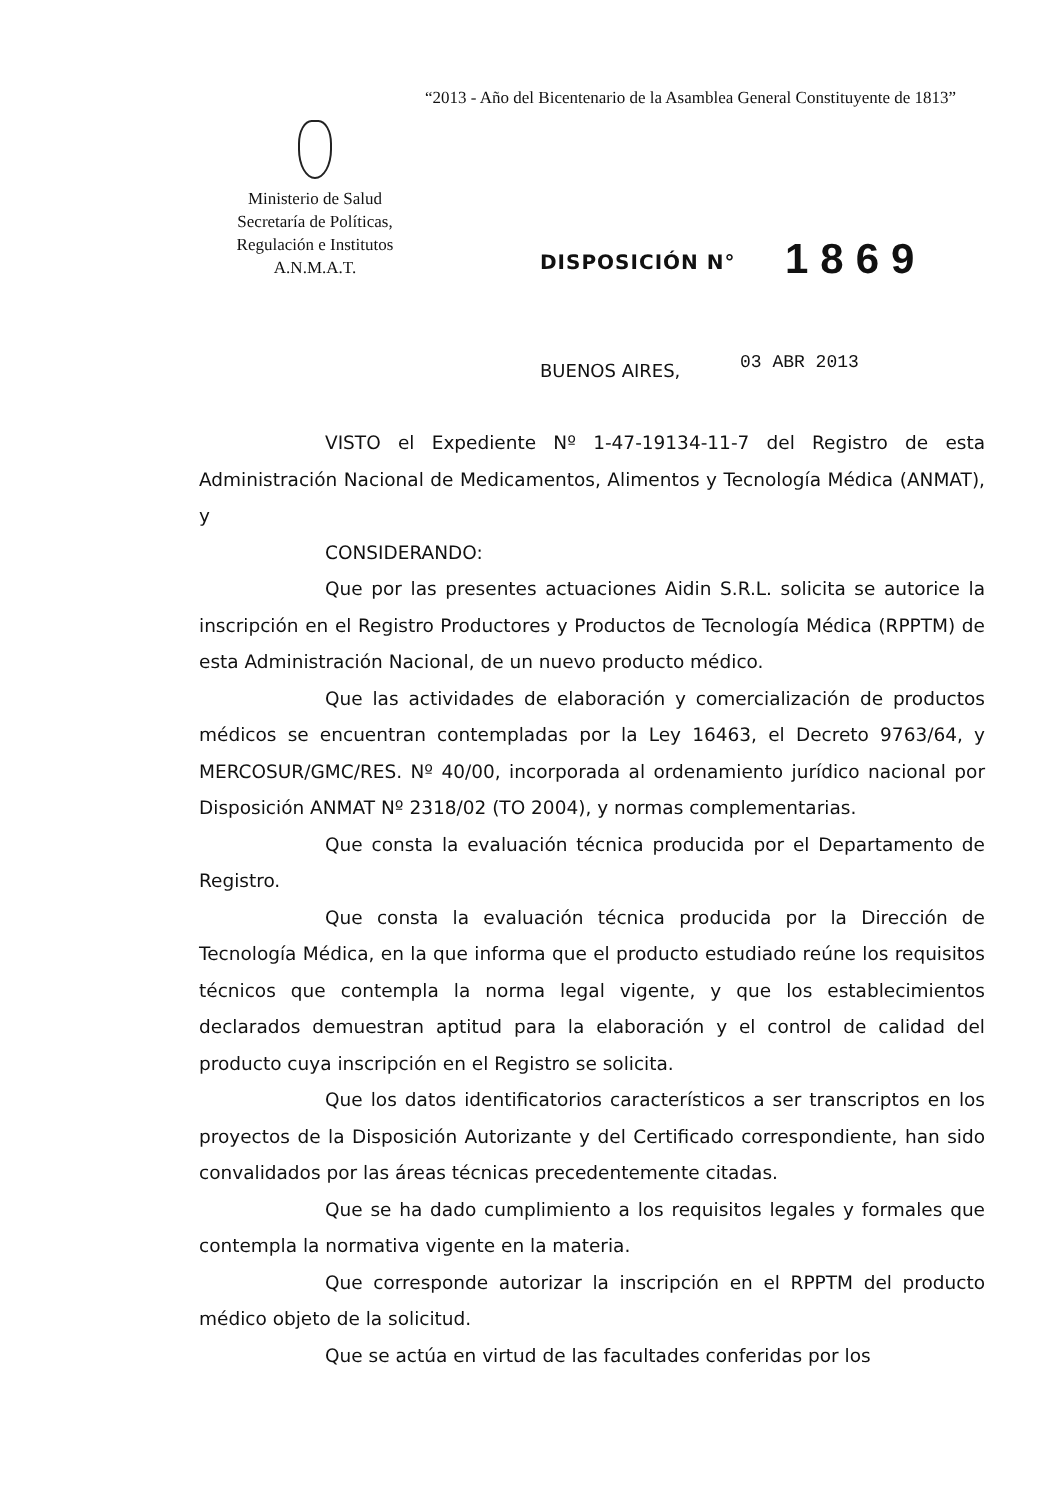“2013 - Año del Bicentenario de la Asamblea General Constituyente de 1813”
Ministerio de Salud
Secretaría de Políticas,
Regulación e Institutos
A.N.M.A.T.
DISPOSICIÓN N° 1869
BUENOS AIRES, 03 ABR 2013
VISTO el Expediente Nº 1-47-19134-11-7 del Registro de esta Administración Nacional de Medicamentos, Alimentos y Tecnología Médica (ANMAT), y
CONSIDERANDO:
Que por las presentes actuaciones Aidin S.R.L. solicita se autorice la inscripción en el Registro Productores y Productos de Tecnología Médica (RPPTM) de esta Administración Nacional, de un nuevo producto médico.
Que las actividades de elaboración y comercialización de productos médicos se encuentran contempladas por la Ley 16463, el Decreto 9763/64, y MERCOSUR/GMC/RES. Nº 40/00, incorporada al ordenamiento jurídico nacional por Disposición ANMAT Nº 2318/02 (TO 2004), y normas complementarias.
Que consta la evaluación técnica producida por el Departamento de Registro.
Que consta la evaluación técnica producida por la Dirección de Tecnología Médica, en la que informa que el producto estudiado reúne los requisitos técnicos que contempla la norma legal vigente, y que los establecimientos declarados demuestran aptitud para la elaboración y el control de calidad del producto cuya inscripción en el Registro se solicita.
Que los datos identificatorios característicos a ser transcriptos en los proyectos de la Disposición Autorizante y del Certificado correspondiente, han sido convalidados por las áreas técnicas precedentemente citadas.
Que se ha dado cumplimiento a los requisitos legales y formales que contempla la normativa vigente en la materia.
Que corresponde autorizar la inscripción en el RPPTM del producto médico objeto de la solicitud.
Que se actúa en virtud de las facultades conferidas por los